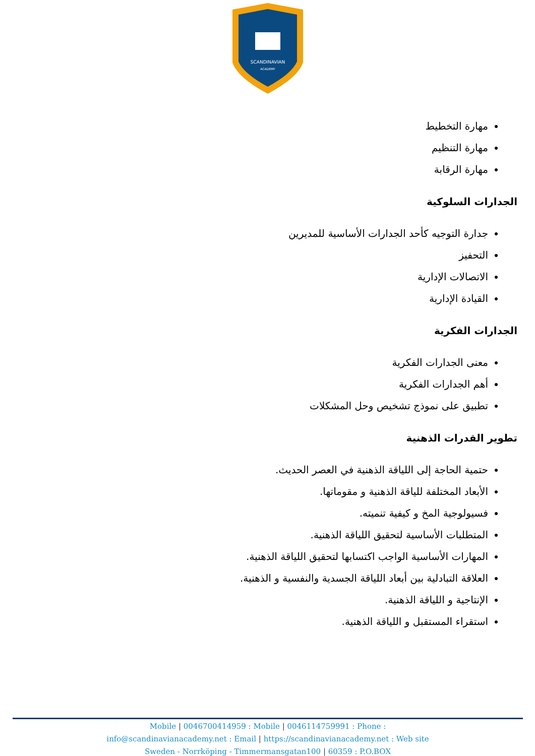SCANDINAVIAN
ACADEMY
مهارة التخطيط
مهارة التنظيم
مهارة الرقابة
الجدارات السلوكية
جدارة التوجيه كأحد الجدارات الأساسية للمديرين
التحفيز
الاتصالات الإدارية
القيادة الإدارية
الجدارات الفكرية
معنى الجدارات الفكرية
أهم الجدارات الفكرية
تطبيق على نموذج تشخيص وحل المشكلات
تطوير القدرات الذهنية
حتمية الحاجة إلى اللياقة الذهنية في العصر الحديث.
الأبعاد المختلفة للياقة الذهنية و مقوماتها.
فسيولوجية المخ و كيفية تنميته.
المتطلبات الأساسية لتحقيق اللياقة الذهنية.
المهارات الأساسية الواجب اكتسابها لتحقيق اللياقة الذهنية.
العلاقة التبادلية بين أبعاد اللياقة الجسدية والنفسية و الذهنية.
الإنتاجية و اللياقة الذهنية.
استقراء المستقبل و اللياقة الذهنية.
Mobile | 0046700414959 : Mobile | 0046114759991 : Phone :
info@scandinavianacademy.net : Email | https://scandinavianacademy.net : Web site
Sweden - Norrköping - Timmermansgatan100 | 60359 : P.O.BOX